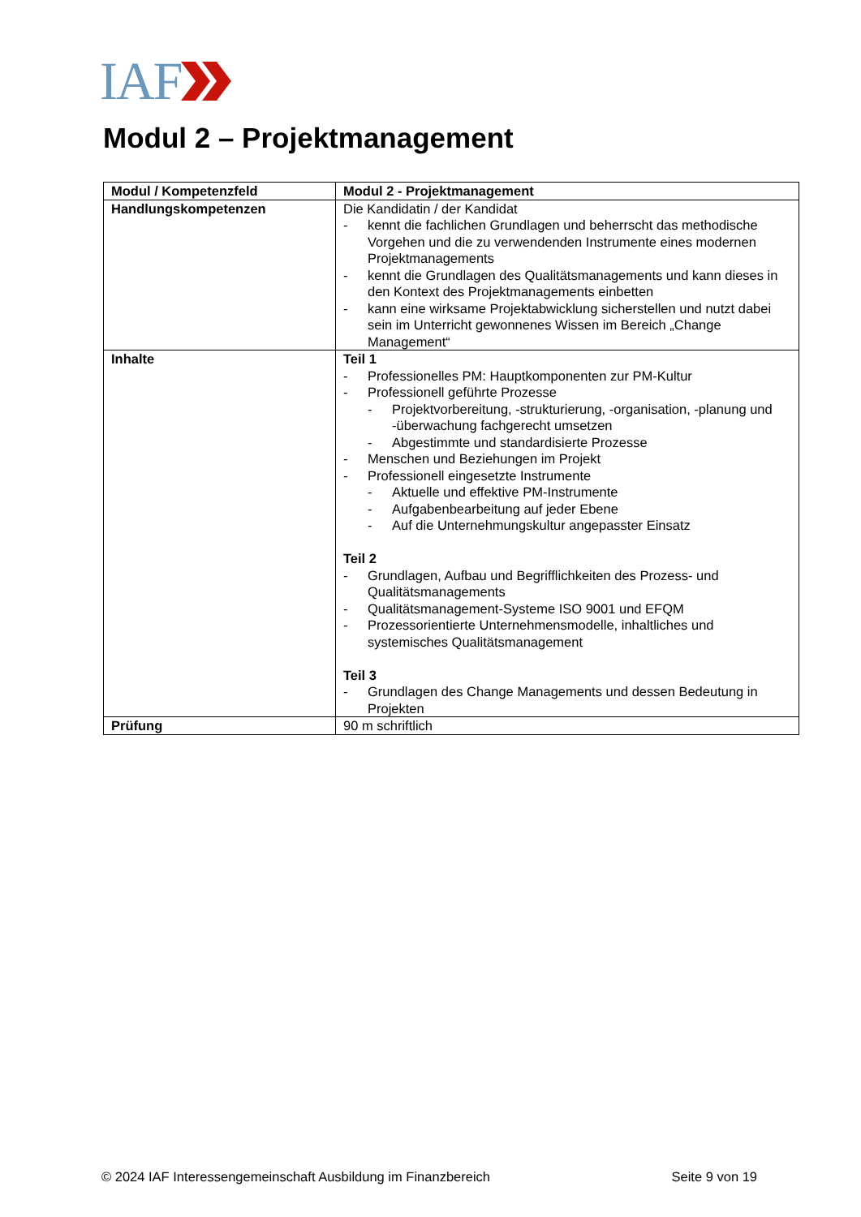IAF
Modul 2 – Projektmanagement
| Modul / Kompetenzfeld | Modul 2 - Projektmanagement |
| Handlungskompetenzen | Die Kandidatin / der Kandidat - kennt die fachlichen Grundlagen und beherrscht das methodische Vorgehen und die zu verwendenden Instrumente eines modernen Projektmanagements - kennt die Grundlagen des Qualitätsmanagements und kann dieses in den Kontext des Projektmanagements einbetten - kann eine wirksame Projektabwicklung sicherstellen und nutzt dabei sein im Unterricht gewonnenes Wissen im Bereich „Change Management“ |
| Inhalte | Teil 1 - Professionelles PM: Hauptkomponenten zur PM-Kultur - Professionell geführte Prozesse - Projektvorbereitung, -strukturierung, -organisation, -planung und -überwachung fachgerecht umsetzen - Abgestimmte und standardisierte Prozesse - Menschen und Beziehungen im Projekt - Professionell eingesetzte Instrumente - Aktuelle und effektive PM-Instrumente - Aufgabenbearbeitung auf jeder Ebene - Auf die Unternehmungskultur angepasster Einsatz Teil 2 - Grundlagen, Aufbau und Begrifflichkeiten des Prozess- und Qualitätsmanagements - Qualitätsmanagement-Systeme ISO 9001 und EFQM - Prozessorientierte Unternehmensmodelle, inhaltliches und systemisches Qualitätsmanagement Teil 3 - Grundlagen des Change Managements und dessen Bedeutung in Projekten |
| Prüfung | 90 m schriftlich |
© 2024 IAF Interessengemeinschaft Ausbildung im Finanzbereich Seite 9 von 19